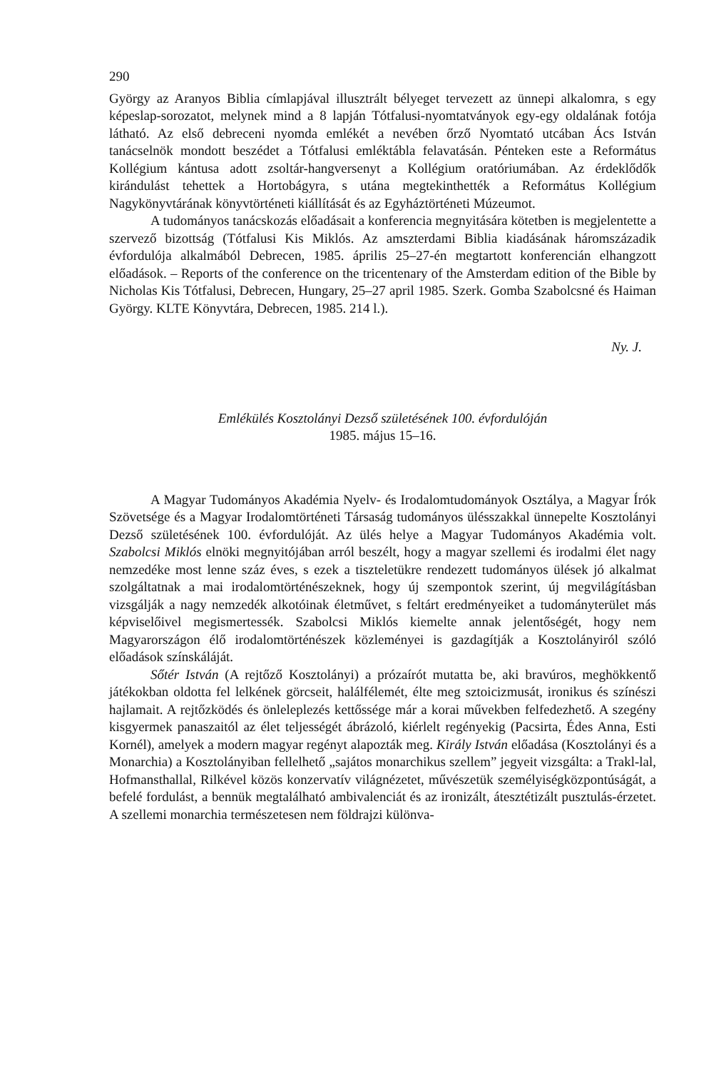290
György az Aranyos Biblia címlapjával illusztrált bélyeget tervezett az ünnepi alkalomra, s egy képeslap-sorozatot, melynek mind a 8 lapján Tótfalusi-nyomtatványok egy-egy oldalának fotója látható. Az első debreceni nyomda emlékét a nevében őrző Nyomtató utcában Ács István tanácselnök mondott beszédet a Tótfalusi emléktábla felavatásán. Pénteken este a Református Kollégium kántusa adott zsoltár-hangversenyt a Kollégium oratóriumában. Az érdeklődők kirándulást tehettek a Hortobágyra, s utána megtekinthették a Református Kollégium Nagykönyvtárának könyvtörténeti kiállítását és az Egyháztörténeti Múzeumot.
A tudományos tanácskozás előadásait a konferencia megnyitására kötetben is megjelentette a szervező bizottság (Tótfalusi Kis Miklós. Az amszterdami Biblia kiadásának háromszázadik évfordulója alkalmából Debrecen, 1985. április 25–27-én megtartott konferencián elhangzott előadások. – Reports of the conference on the tricentenary of the Amsterdam edition of the Bible by Nicholas Kis Tótfalusi, Debrecen, Hungary, 25–27 april 1985. Szerk. Gomba Szabolcsné és Haiman György. KLTE Könyvtára, Debrecen, 1985. 214 l.).
Ny. J.
Emlékülés Kosztolányi Dezső születésének 100. évfordulóján
1985. május 15–16.
A Magyar Tudományos Akadémia Nyelv- és Irodalomtudományok Osztálya, a Magyar Írók Szövetsége és a Magyar Irodalomtörténeti Társaság tudományos ülésszakkal ünnepelte Kosztolányi Dezső születésének 100. évfordulóját. Az ülés helye a Magyar Tudományos Akadémia volt. Szabolcsi Miklós elnöki megnyitójában arról beszélt, hogy a magyar szellemi és irodalmi élet nagy nemzedéke most lenne száz éves, s ezek a tiszteletükre rendezett tudományos ülések jó alkalmat szolgáltatnak a mai irodalomtörténészeknek, hogy új szempontok szerint, új megvilágításban vizsgálják a nagy nemzedék alkotóinak életművet, s feltárt eredményeiket a tudományterület más képviselőivel megismertessék. Szabolcsi Miklós kiemelte annak jelentőségét, hogy nem Magyarországon élő irodalomtörténészek közleményei is gazdagítják a Kosztolányiról szóló előadások színskáláját.
Sőtér István (A rejtőző Kosztolányi) a prózaírót mutatta be, aki bravúros, meghökkentő játékokban oldotta fel lelkének görcseit, halálfélemét, élte meg sztoicizmusát, ironikus és színészi hajlamait. A rejtőzködés és önleleplezés kettőssége már a korai művekben felfedezhető. A szegény kisgyermek panaszaitól az élet teljességét ábrázoló, kiérlelt regényekig (Pacsirta, Édes Anna, Esti Kornél), amelyek a modern magyar regényt alapozták meg. Király István előadása (Kosztolányi és a Monarchia) a Kosztolányiban fellelhető „sajátos monarchikus szellem” jegyeit vizsgálta: a Trakl-lal, Hofmansthallal, Rilkével közös konzervatív világnézetet, művészetük személyiségközpontúságát, a befelé fordulást, a bennük megtalálható ambivalenciát és az ironizált, áteszt­étizált pusztulás-érzetet. A szellemi monarchia természetesen nem földrajzi különva-